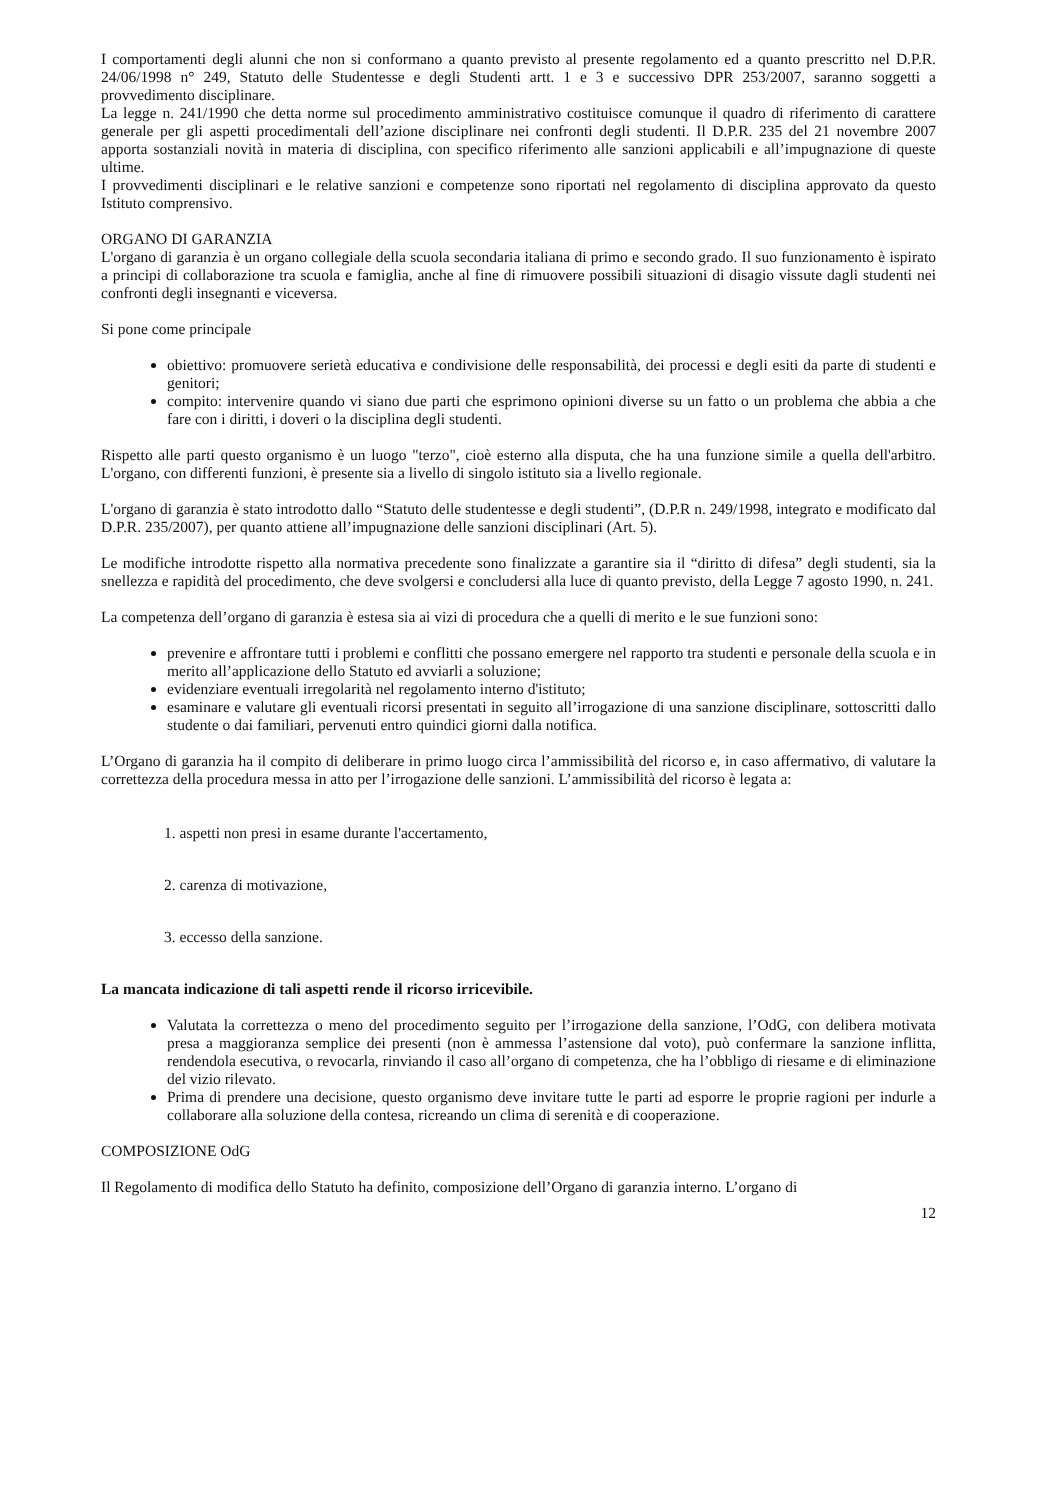I comportamenti degli alunni che non si conformano a quanto previsto al presente regolamento ed a quanto prescritto nel D.P.R. 24/06/1998 n° 249, Statuto delle Studentesse e degli Studenti artt. 1 e 3 e successivo DPR 253/2007, saranno soggetti a provvedimento disciplinare.
La legge n. 241/1990 che detta norme sul procedimento amministrativo costituisce comunque il quadro di riferimento di carattere generale per gli aspetti procedimentali dell’azione disciplinare nei confronti degli studenti. Il D.P.R. 235 del 21 novembre 2007 apporta sostanziali novità in materia di disciplina, con specifico riferimento alle sanzioni applicabili e all’impugnazione di queste ultime.
I provvedimenti disciplinari e le relative sanzioni e competenze sono riportati nel regolamento di disciplina approvato da questo Istituto comprensivo.
ORGANO DI GARANZIA
L'organo di garanzia è un organo collegiale della scuola secondaria italiana di primo e secondo grado. Il suo funzionamento è ispirato a principi di collaborazione tra scuola e famiglia, anche al fine di rimuovere possibili situazioni di disagio vissute dagli studenti nei confronti degli insegnanti e viceversa.
Si pone come principale
obiettivo: promuovere serietà educativa e condivisione delle responsabilità, dei processi e degli esiti da parte di studenti e genitori;
compito: intervenire quando vi siano due parti che esprimono opinioni diverse su un fatto o un problema che abbia a che fare con i diritti, i doveri o la disciplina degli studenti.
Rispetto alle parti questo organismo è un luogo "terzo", cioè esterno alla disputa, che ha una funzione simile a quella dell'arbitro. L'organo, con differenti funzioni, è presente sia a livello di singolo istituto sia a livello regionale.
L'organo di garanzia è stato introdotto dallo “Statuto delle studentesse e degli studenti”, (D.P.R n. 249/1998, integrato e modificato dal D.P.R. 235/2007), per quanto attiene all’impugnazione delle sanzioni disciplinari (Art. 5).
Le modifiche introdotte rispetto alla normativa precedente sono finalizzate a garantire sia il “diritto di difesa” degli studenti, sia la snellezza e rapidità del procedimento, che deve svolgersi e concludersi alla luce di quanto previsto, della Legge 7 agosto 1990, n. 241.
La competenza dell’organo di garanzia è estesa sia ai vizi di procedura che a quelli di merito e le sue funzioni sono:
prevenire e affrontare tutti i problemi e conflitti che possano emergere nel rapporto tra studenti e personale della scuola e in merito all’applicazione dello Statuto ed avviarli a soluzione;
evidenziare eventuali irregolarità nel regolamento interno d'istituto;
esaminare e valutare gli eventuali ricorsi presentati in seguito all’irrogazione di una sanzione disciplinare, sottoscritti dallo studente o dai familiari, pervenuti entro quindici giorni dalla notifica.
L’Organo di garanzia ha il compito di deliberare in primo luogo circa l’ammissibilità del ricorso e, in caso affermativo, di valutare la correttezza della procedura messa in atto per l’irrogazione delle sanzioni. L’ammissibilità del ricorso è legata a:
1. aspetti non presi in esame durante l'accertamento,
2. carenza di motivazione,
3. eccesso della sanzione.
La mancata indicazione di tali aspetti rende il ricorso irricevibile.
Valutata la correttezza o meno del procedimento seguito per l’irrogazione della sanzione, l’OdG, con delibera motivata presa a maggioranza semplice dei presenti (non è ammessa l’astensione dal voto), può confermare la sanzione inflitta, rendendola esecutiva, o revocarla, rinviando il caso all’organo di competenza, che ha l’obbligo di riesame e di eliminazione del vizio rilevato.
Prima di prendere una decisione, questo organismo deve invitare tutte le parti ad esporre le proprie ragioni per indurle a collaborare alla soluzione della contesa, ricreando un clima di serenità e di cooperazione.
COMPOSIZIONE OdG
Il Regolamento di modifica dello Statuto ha definito, composizione dell’Organo di garanzia interno. L’organo di
12